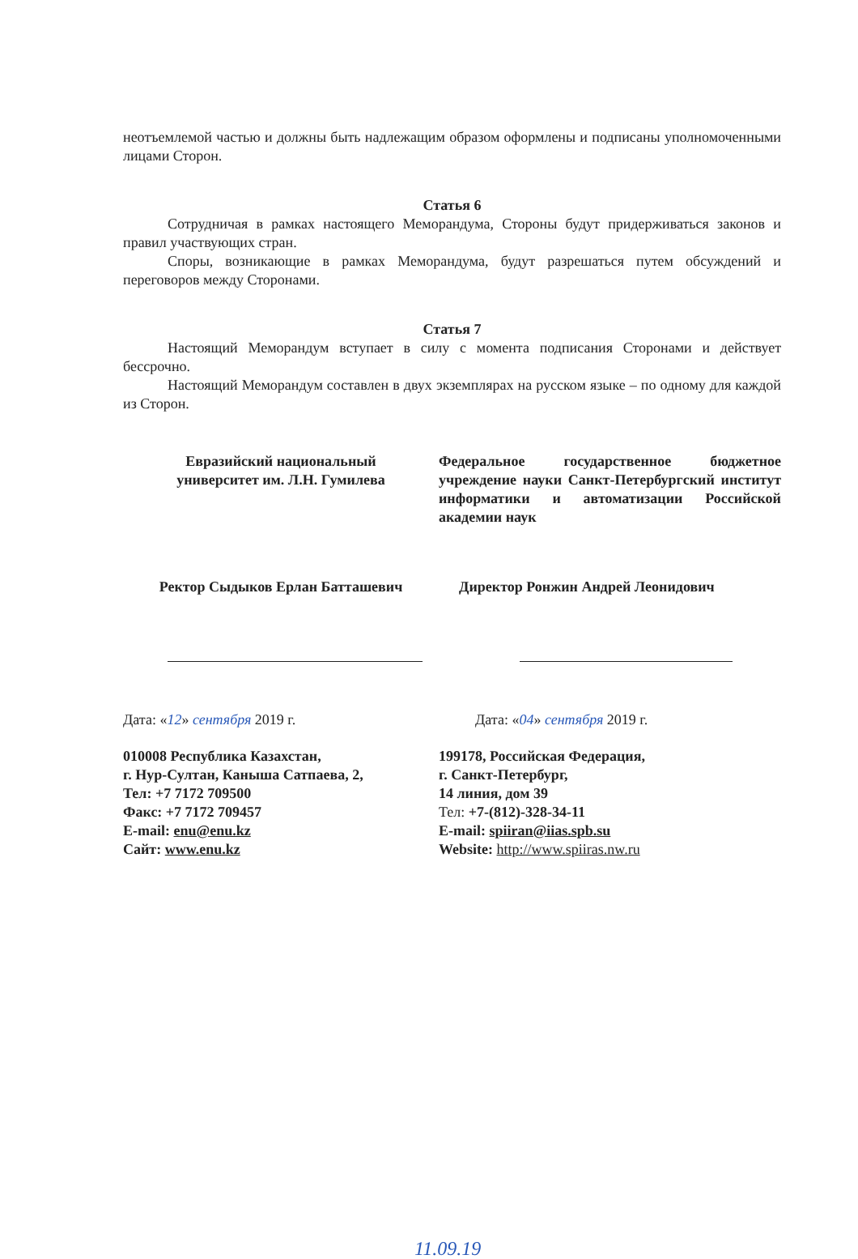неотъемлемой частью и должны быть надлежащим образом оформлены и подписаны уполномоченными лицами Сторон.
Статья 6
Сотрудничая в рамках настоящего Меморандума, Стороны будут придерживаться законов и правил участвующих стран.
Споры, возникающие в рамках Меморандума, будут разрешаться путем обсуждений и переговоров между Сторонами.
Статья 7
Настоящий Меморандум вступает в силу с момента подписания Сторонами и действует бессрочно.
Настоящий Меморандум составлен в двух экземплярах на русском языке – по одному для каждой из Сторон.
Евразийский национальный
университет им. Л.Н. Гумилева
Ректор Сыдыков Ерлан Батташевич
Дата: «12» сентября 2019 г.
010008 Республика Казахстан,
г. Нур-Султан, Каныша Сатпаева, 2,
Тел: +7 7172 709500
Факс: +7 7172 709457
E-mail: enu@enu.kz
Сайт: www.enu.kz
Федеральное государственное бюджетное учреждение науки Санкт-Петербургский институт информатики и автоматизации Российской академии наук
Директор Ронжин Андрей Леонидович
Дата: «04» сентября 2019 г.
199178, Российская Федерация,
г. Санкт-Петербург,
14 линия, дом 39
Тел: +7-(812)-328-34-11
E-mail: spiiran@iias.spb.su
Website: http://www.spiiras.nw.ru
11.09.19